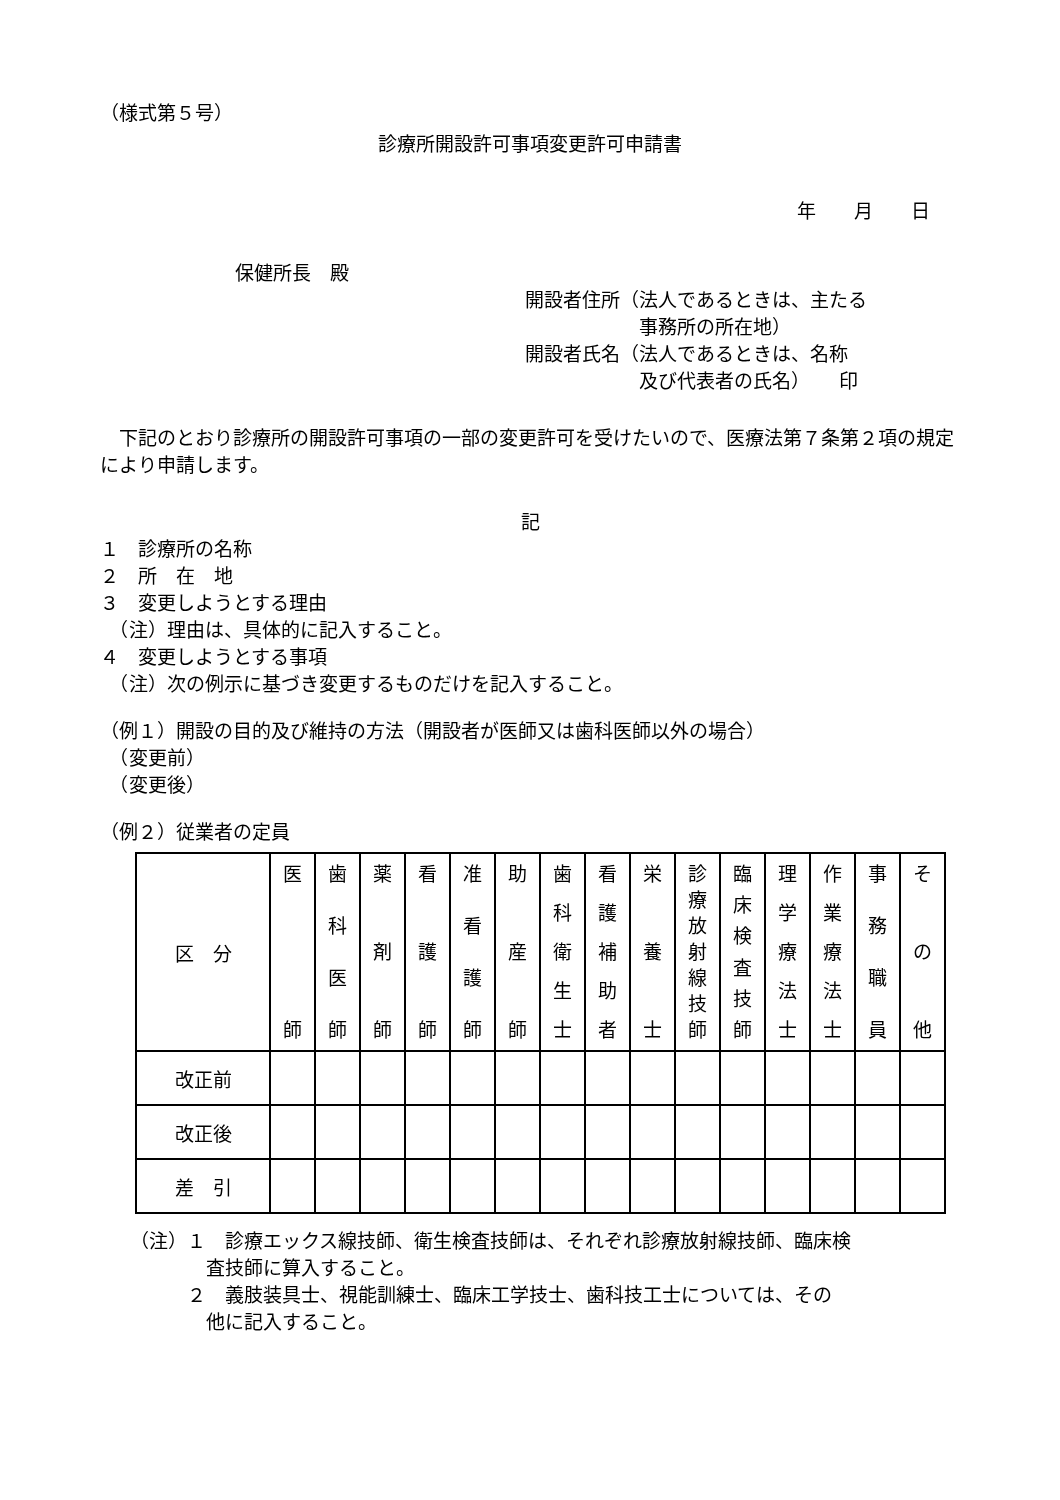（様式第５号）
診療所開設許可事項変更許可申請書
年　　月　　日
保健所長　殿
開設者住所（法人であるときは、主たる
　　　　　　事務所の所在地）
開設者氏名（法人であるときは、名称
　　　　　　及び代表者の氏名）　　印
　下記のとおり診療所の開設許可事項の一部の変更許可を受けたいので、医療法第７条第２項の規定により申請します。
記
１　診療所の名称
２　所　在　地
３　変更しようとする理由
　（注）理由は、具体的に記入すること。
４　変更しようとする事項
　（注）次の例示に基づき変更するものだけを記入すること。
（例１）開設の目的及び維持の方法（開設者が医師又は歯科医師以外の場合）
　（変更前）
　（変更後）
（例２）従業者の定員
| 区 分 | 医 師 | 歯 科 医 師 | 薬 剤 師 | 看 護 師 | 准 看 護 師 | 助 産 師 | 歯 科 衛 生 士 | 看 護 補 助 者 | 栄 養 士 | 診 療 放 射 線 技 師 | 臨 床 検 査 技 師 | 理 学 療 法 士 | 作 業 療 法 士 | 事 務 職 員 | そ の 他 |
| 改正前 | | | | | | | | | | | | | | | |
| 改正後 | | | | | | | | | | | | | | | |
| 差 引 | | | | | | | | | | | | | | | |
（注）１　診療エックス線技師、衛生検査技師は、それぞれ診療放射線技師、臨床検
　　　　査技師に算入すること。
　　　２　義肢装具士、視能訓練士、臨床工学技士、歯科技工士については、その
　　　　他に記入すること。